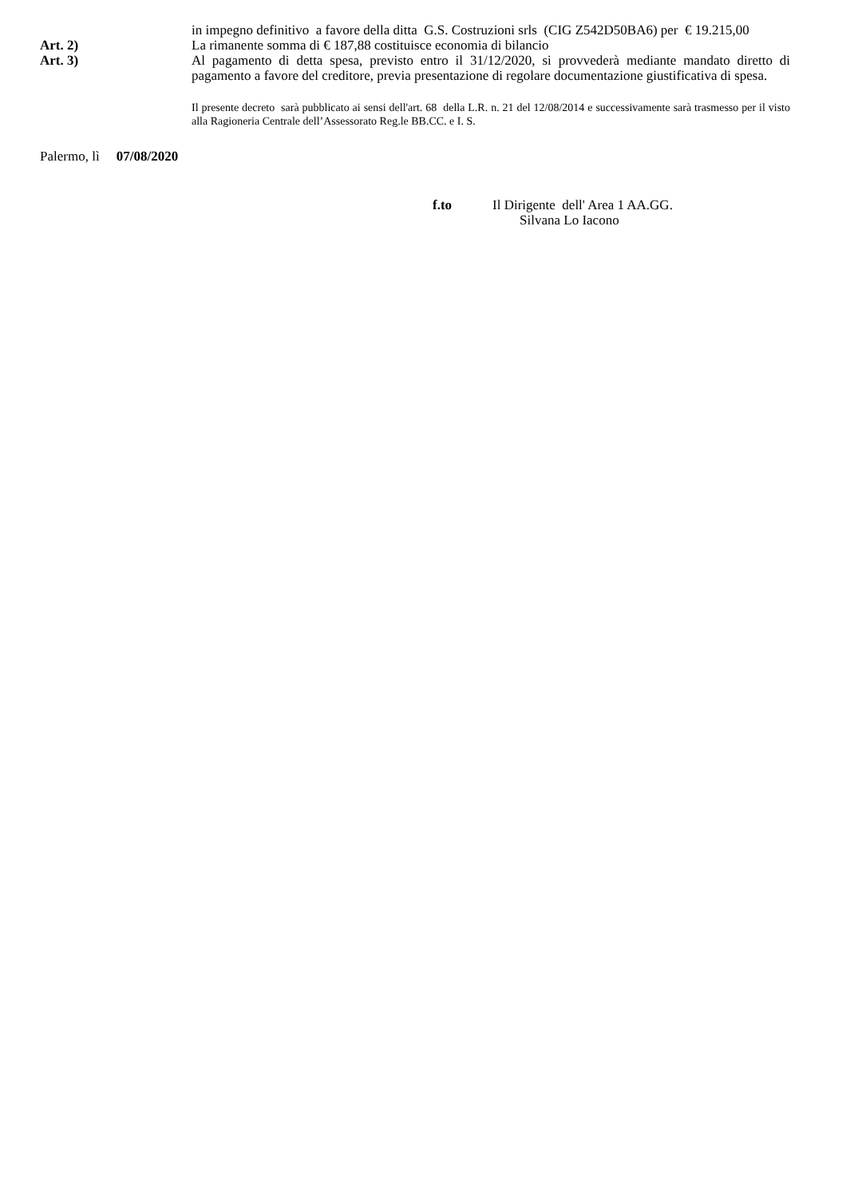in impegno definitivo a favore della ditta G.S. Costruzioni srls (CIG Z542D50BA6) per € 19.215,00
Art. 2) La rimanente somma di € 187,88 costituisce economia di bilancio
Art. 3) Al pagamento di detta spesa, previsto entro il 31/12/2020, si provvederà mediante mandato diretto di pagamento a favore del creditore, previa presentazione di regolare documentazione giustificativa di spesa.
Il presente decreto sarà pubblicato ai sensi dell'art. 68 della L.R. n. 21 del 12/08/2014 e successivamente sarà trasmesso per il visto alla Ragioneria Centrale dell’Assessorato Reg.le BB.CC. e I. S.
Palermo, lì 07/08/2020
f.to Il Dirigente dell' Area 1 AA.GG.
Silvana Lo Iacono